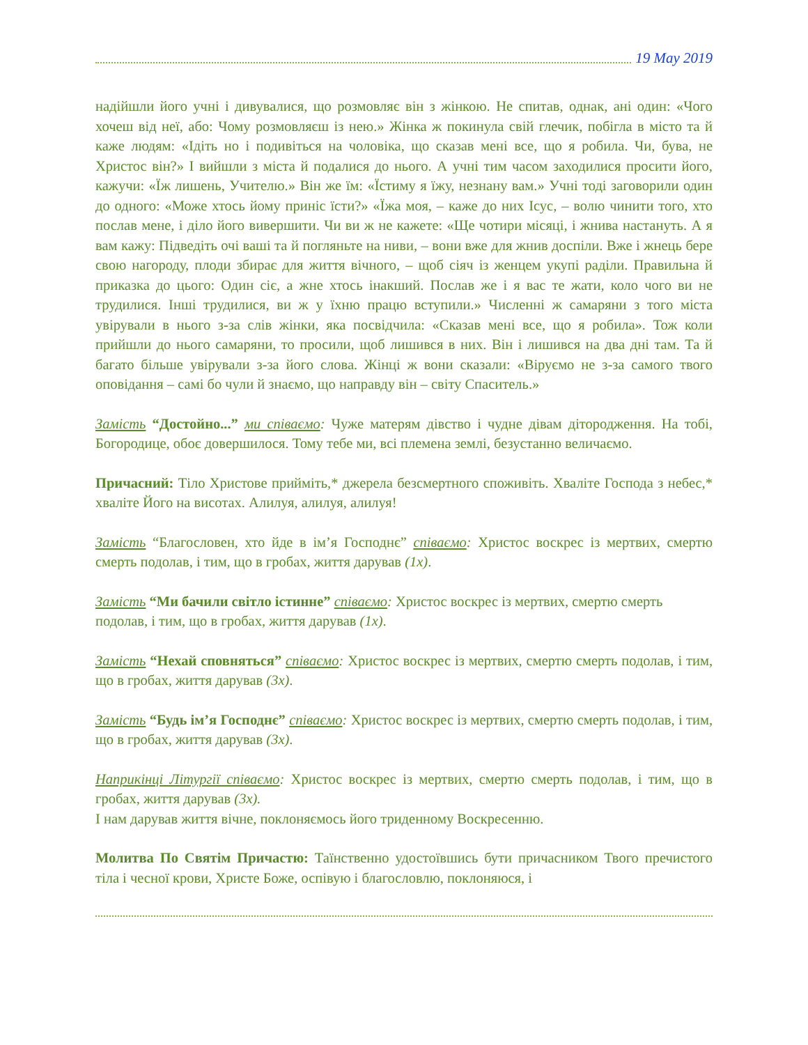19 May 2019
надійшли його учні і дивувалися, що розмовляє він з жінкою. Не спитав, однак, ані один: «Чого хочеш від неї, або: Чому розмовляєш із нею.» Жінка ж покинула свій глечик, побігла в місто та й каже людям: «Ідіть но і подивіться на чоловіка, що сказав мені все, що я робила. Чи, бува, не Христос він?» І вийшли з міста й подалися до нього. А учні тим часом заходилися просити його, кажучи: «Їж лишень, Учителю.» Він же їм: «Їстиму я їжу, незнану вам.» Учні тоді заговорили один до одного: «Може хтось йому приніс їсти?» «Їжа моя, – каже до них Ісус, – волю чинити того, хто послав мене, і діло його вивершити. Чи ви ж не кажете: «Ще чотири місяці, і жнива настануть. А я вам кажу: Підведіть очі ваші та й погляньте на ниви, – вони вже для жнив доспіли. Вже і жнець бере свою нагороду, плоди збирає для життя вічного, – щоб сіяч із женцем укупі раділи. Правильна й приказка до цього: Один сіє, а жне хтось інакший. Послав же і я вас те жати, коло чого ви не трудилися. Інші трудилися, ви ж у їхню працю вступили.» Численні ж самаряни з того міста увірували в нього з-за слів жінки, яка посвідчила: «Сказав мені все, що я робила». Тож коли прийшли до нього самаряни, то просили, щоб лишився в них. Він і лишився на два дні там. Та й багато більше увірували з-за його слова. Жінці ж вони сказали: «Віруємо не з-за самого твого оповідання – самі бо чули й знаємо, що направду він – світу Спаситель.»
Замість “Достойно...” ми співаємо: Чуже матерям дівство і чудне дівам дітородження. На тобі, Богородице, обоє довершилося. Тому тебе ми, всі племена землі, безустанно величаємо.
Причасний: Тіло Христове прийміть,* джерела безсмертного споживіть. Хваліте Господа з небес,* хваліте Його на висотах. Алилуя, алилуя, алилуя!
Замість “Благословен, хто йде в ім’я Господнє” співаємо: Христос воскрес із мертвих, смертю смерть подолав, і тим, що в гробах, життя дарував (1x).
Замість “Ми бачили світло істинне” співаємо: Христос воскрес із мертвих, смертю смерть подолав, і тим, що в гробах, життя дарував (1x).
Замість “Нехай сповняться” співаємо: Христос воскрес із мертвих, смертю смерть подолав, і тим, що в гробах, життя дарував (3x).
Замість “Будь ім’я Господнє” співаємо: Христос воскрес із мертвих, смертю смерть подолав, і тим, що в гробах, життя дарував (3x).
Наприкінці Літургії співаємо: Христос воскрес із мертвих, смертю смерть подолав, і тим, що в гробах, життя дарував (3x).
І нам дарував життя вічне, поклоняємось його триденному Воскресенню.
Молитва По Святім Причастю: Таїнственно удостоївшись бути причасником Твого пречистого тіла і чесної крови, Христе Боже, оспівую і благословлю, поклоняюся, і